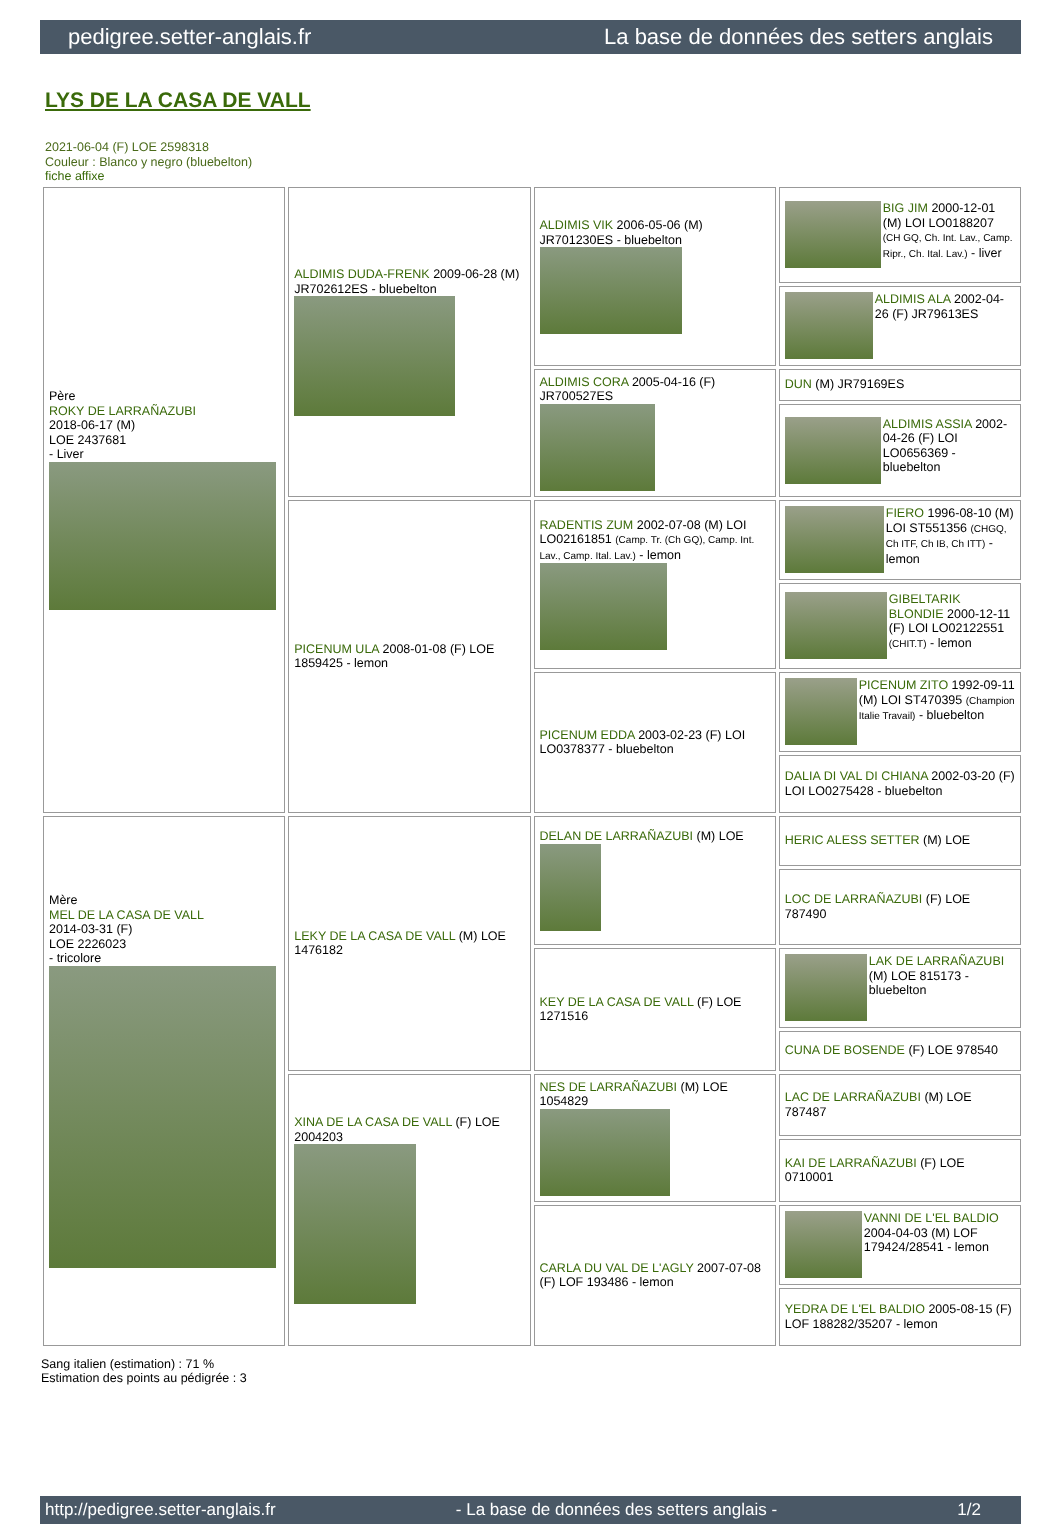pedigree.setter-anglais.fr La base de données des setters anglais
LYS DE LA CASA DE VALL
2021-06-04 (F) LOE 2598318
Couleur : Blanco y negro (bluebelton)
fiche affixe
| Père ROKY DE LARRAÑAZUBI 2018-06-17 (M) LOE 2437681 - Liver | ALDIMIS DUDA-FRENK 2009-06-28 (M) JR702612ES - bluebelton | ALDIMIS VIK 2006-05-06 (M) JR701230ES - bluebelton | BIG JIM 2000-12-01 (M) LOI LO0188207 (CH GQ, Ch. Int. Lav., Camp. Ripr., Ch. Ital. Lav.) - liver |
| | | | ALDIMIS ALA 2002-04-26 (F) JR79613ES |
| | | ALDIMIS CORA 2005-04-16 (F) JR700527ES | DUN (M) JR79169ES |
| | | | ALDIMIS ASSIA 2002-04-26 (F) LOI LO0656369 - bluebelton |
| | PICENUM ULA 2008-01-08 (F) LOE 1859425 - lemon | RADENTIS ZUM 2002-07-08 (M) LOI LO02161851 (Camp. Tr. (Ch GQ), Camp. Int. Lav., Camp. Ital. Lav.) - lemon | FIERO 1996-08-10 (M) LOI ST551356 (CHGQ, Ch ITF, Ch IB, Ch ITT) - lemon |
| | | | GIBELTARIK BLONDIE 2000-12-11 (F) LOI LO02122551 (CHIT.T) - lemon |
| | | PICENUM EDDA 2003-02-23 (F) LOI LO0378377 - bluebelton | PICENUM ZITO 1992-09-11 (M) LOI ST470395 (Champion Italie Travail) - bluebelton |
| | | | DALIA DI VAL DI CHIANA 2002-03-20 (F) LOI LO0275428 - bluebelton |
| Mère MEL DE LA CASA DE VALL 2014-03-31 (F) LOE 2226023 - tricolore | LEKY DE LA CASA DE VALL (M) LOE 1476182 | DELAN DE LARRAÑAZUBI (M) LOE | HERIC ALESS SETTER (M) LOE |
| | | | LOC DE LARRAÑAZUBI (F) LOE 787490 |
| | | KEY DE LA CASA DE VALL (F) LOE 1271516 | LAK DE LARRAÑAZUBI (M) LOE 815173 - bluebelton |
| | | | CUNA DE BOSENDE (F) LOE 978540 |
| | XINA DE LA CASA DE VALL (F) LOE 2004203 | NES DE LARRAÑAZUBI (M) LOE 1054829 | LAC DE LARRAÑAZUBI (M) LOE 787487 |
| | | | KAI DE LARRAÑAZUBI (F) LOE 0710001 |
| | | CARLA DU VAL DE L'AGLY 2007-07-08 (F) LOF 193486 - lemon | VANNI DE L'EL BALDIO 2004-04-03 (M) LOF 179424/28541 - lemon |
| | | | YEDRA DE L'EL BALDIO 2005-08-15 (F) LOF 188282/35207 - lemon |
Sang italien (estimation) : 71 %
Estimation des points au pédigrée : 3
http://pedigree.setter-anglais.fr - La base de données des setters anglais - 1/2